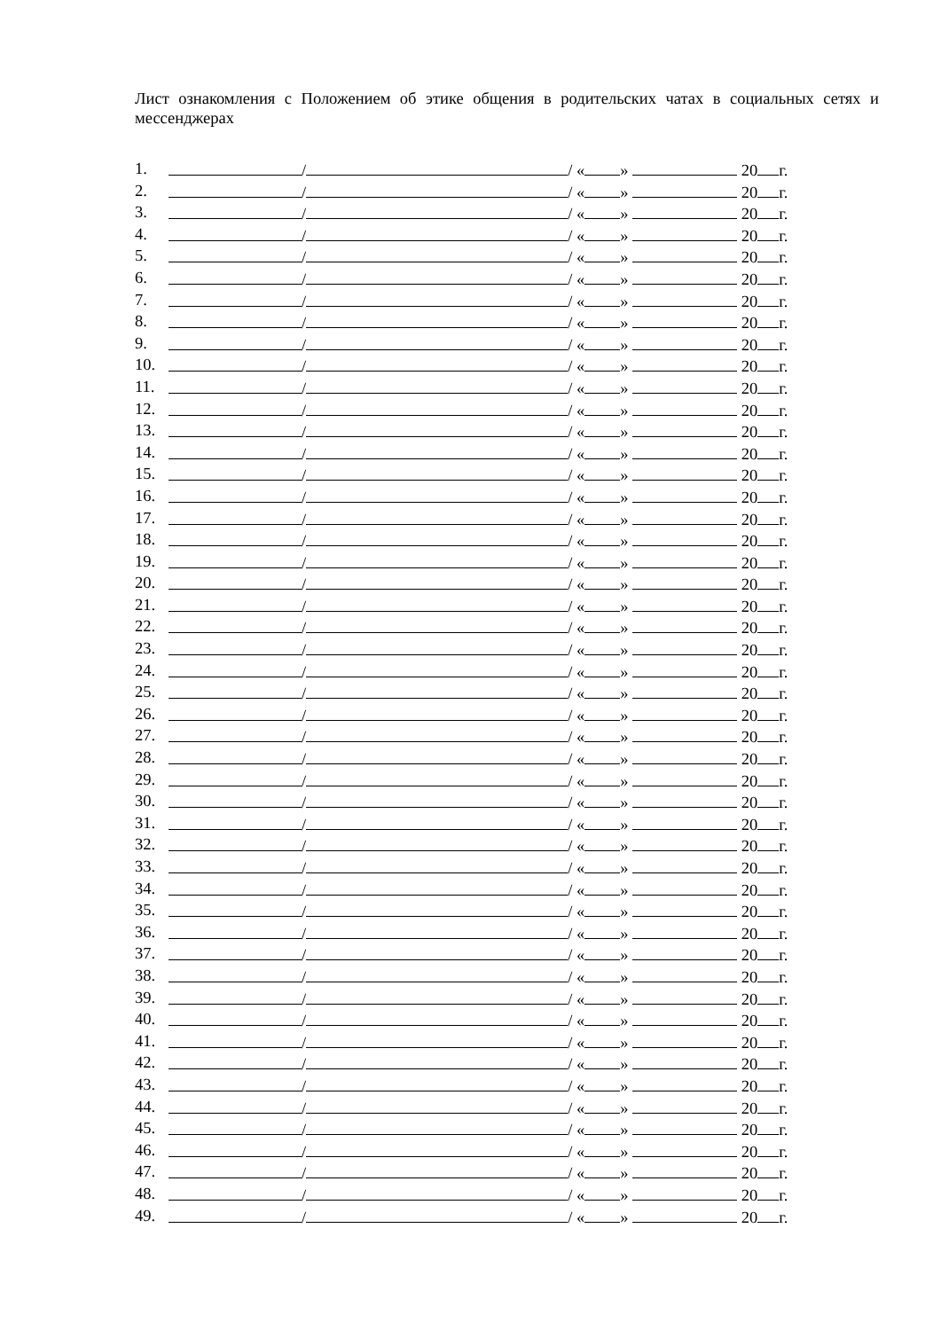Лист ознакомления с Положением об этике общения в родительских чатах в социальных сетях и мессенджерах
1. / / « » 20 г.
2. / / « » 20 г.
3. / / « » 20 г.
4. / / « » 20 г.
5. / / « » 20 г.
6. / / « » 20 г.
7. / / « » 20 г.
8. / / « » 20 г.
9. / / « » 20 г.
10. / / « » 20 г.
11. / / « » 20 г.
12. / / « » 20 г.
13. / / « » 20 г.
14. / / « » 20 г.
15. / / « » 20 г.
16. / / « » 20 г.
17. / / « » 20 г.
18. / / « » 20 г.
19. / / « » 20 г.
20. / / « » 20 г.
21. / / « » 20 г.
22. / / « » 20 г.
23. / / « » 20 г.
24. / / « » 20 г.
25. / / « » 20 г.
26. / / « » 20 г.
27. / / « » 20 г.
28. / / « » 20 г.
29. / / « » 20 г.
30. / / « » 20 г.
31. / / « » 20 г.
32. / / « » 20 г.
33. / / « » 20 г.
34. / / « » 20 г.
35. / / « » 20 г.
36. / / « » 20 г.
37. / / « » 20 г.
38. / / « » 20 г.
39. / / « » 20 г.
40. / / « » 20 г.
41. / / « » 20 г.
42. / / « » 20 г.
43. / / « » 20 г.
44. / / « » 20 г.
45. / / « » 20 г.
46. / / « » 20 г.
47. / / « » 20 г.
48. / / « » 20 г.
49. / / « » 20 г.